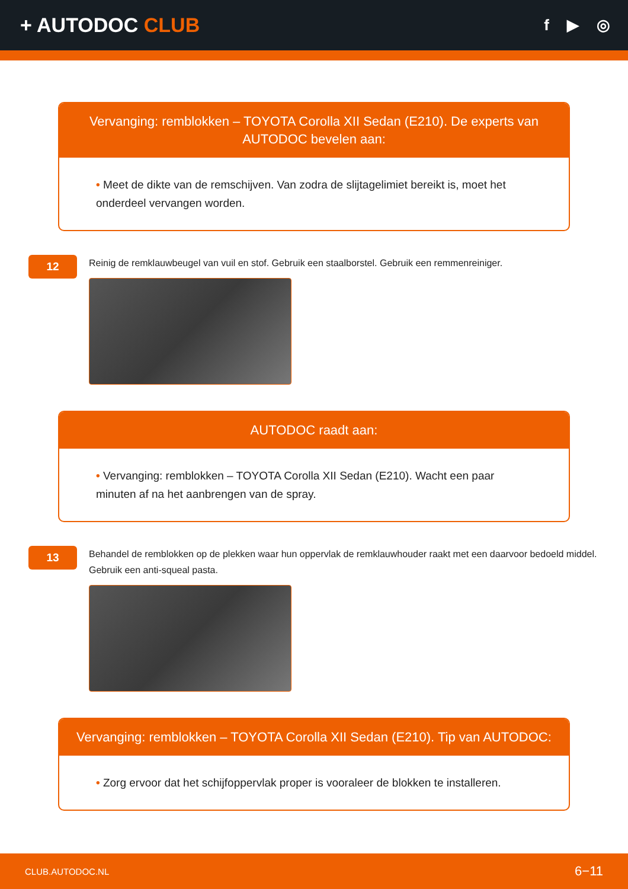+ AUTODOC CLUB
f ▶ ◎
Vervanging: remblokken – TOYOTA Corolla XII Sedan (E210). De experts van AUTODOC bevelen aan:
• Meet de dikte van de remschijven. Van zodra de slijtagelimiet bereikt is, moet het onderdeel vervangen worden.
12
Reinig de remklauwbeugel van vuil en stof. Gebruik een staalborstel. Gebruik een remmenreiniger.
AUTODOC raadt aan:
• Vervanging: remblokken – TOYOTA Corolla XII Sedan (E210). Wacht een paar minuten af na het aanbrengen van de spray.
13
Behandel de remblokken op de plekken waar hun oppervlak de remklauwhouder raakt met een daarvoor bedoeld middel. Gebruik een anti-squeal pasta.
Vervanging: remblokken – TOYOTA Corolla XII Sedan (E210). Tip van AUTODOC:
• Zorg ervoor dat het schijfoppervlak proper is vooraleer de blokken te installeren.
CLUB.AUTODOC.NL 6−11